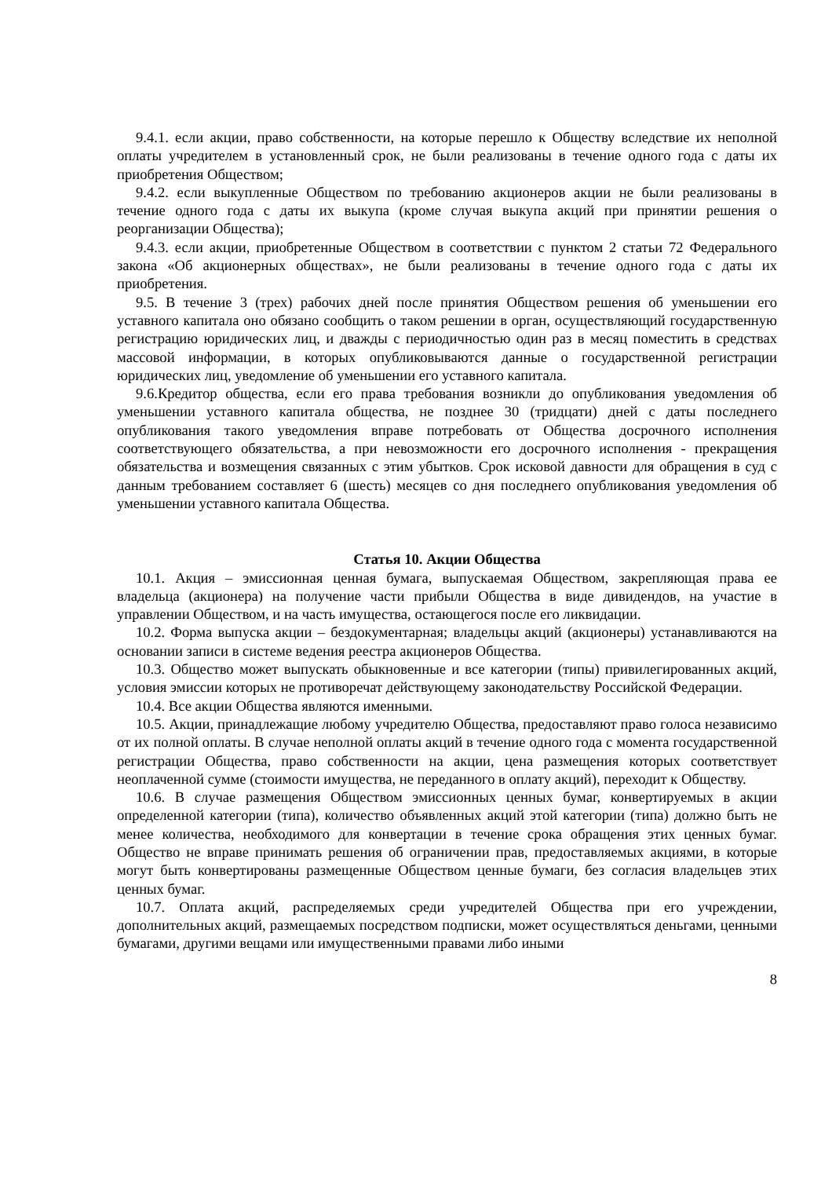9.4.1. если акции, право собственности, на которые перешло к Обществу вследствие их неполной оплаты учредителем в установленный срок, не были реализованы в течение одного года с даты их приобретения Обществом;
9.4.2. если выкупленные Обществом по требованию акционеров акции не были реализованы в течение одного года с даты их выкупа (кроме случая выкупа акций при принятии решения о реорганизации Общества);
9.4.3. если акции, приобретенные Обществом в соответствии с пунктом 2 статьи 72 Федерального закона «Об акционерных обществах», не были реализованы в течение одного года с даты их приобретения.
9.5. В течение 3 (трех) рабочих дней после принятия Обществом решения об уменьшении его уставного капитала оно обязано сообщить о таком решении в орган, осуществляющий государственную регистрацию юридических лиц, и дважды с периодичностью один раз в месяц поместить в средствах массовой информации, в которых опубликовываются данные о государственной регистрации юридических лиц, уведомление об уменьшении его уставного капитала.
9.6.Кредитор общества, если его права требования возникли до опубликования уведомления об уменьшении уставного капитала общества, не позднее 30 (тридцати) дней с даты последнего опубликования такого уведомления вправе потребовать от Общества досрочного исполнения соответствующего обязательства, а при невозможности его досрочного исполнения - прекращения обязательства и возмещения связанных с этим убытков. Срок исковой давности для обращения в суд с данным требованием составляет 6 (шесть) месяцев со дня последнего опубликования уведомления об уменьшении уставного капитала Общества.
Статья 10. Акции Общества
10.1. Акция – эмиссионная ценная бумага, выпускаемая Обществом, закрепляющая права ее владельца (акционера) на получение части прибыли Общества в виде дивидендов, на участие в управлении Обществом, и на часть имущества, остающегося после его ликвидации.
10.2. Форма выпуска акции – бездокументарная; владельцы акций (акционеры) устанавливаются на основании записи в системе ведения реестра акционеров Общества.
10.3. Общество может выпускать обыкновенные и все категории (типы) привилегированных акций, условия эмиссии которых не противоречат действующему законодательству Российской Федерации.
10.4. Все акции Общества являются именными.
10.5. Акции, принадлежащие любому учредителю Общества, предоставляют право голоса независимо от их полной оплаты. В случае неполной оплаты акций в течение одного года с момента государственной регистрации Общества, право собственности на акции, цена размещения которых соответствует неоплаченной сумме (стоимости имущества, не переданного в оплату акций), переходит к Обществу.
10.6. В случае размещения Обществом эмиссионных ценных бумаг, конвертируемых в акции определенной категории (типа), количество объявленных акций этой категории (типа) должно быть не менее количества, необходимого для конвертации в течение срока обращения этих ценных бумаг. Общество не вправе принимать решения об ограничении прав, предоставляемых акциями, в которые могут быть конвертированы размещенные Обществом ценные бумаги, без согласия владельцев этих ценных бумаг.
10.7. Оплата акций, распределяемых среди учредителей Общества при его учреждении, дополнительных акций, размещаемых посредством подписки, может осуществляться деньгами, ценными бумагами, другими вещами или имущественными правами либо иными
8